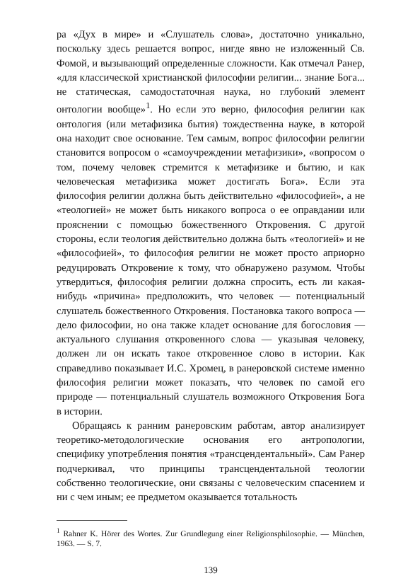ра «Дух в мире» и «Слушатель слова», достаточно уникально, поскольку здесь решается вопрос, нигде явно не изложенный Св. Фомой, и вызывающий определенные сложности. Как отмечал Ранер, «для классической христианской философии религии... знание Бога... не статическая, самодостаточная наука, но глубокий элемент онтологии вообще»<sup>1</sup>. Но если это верно, философия религии как онтология (или метафизика бытия) тождественна науке, в которой она находит свое основание. Тем самым, вопрос философии религии становится вопросом о «самоучреждении метафизики», «вопросом о том, почему человек стремится к метафизике и бытию, и как человеческая метафизика может достигать Бога». Если эта философия религии должна быть действительно «философией», а не «теологией» не может быть никакого вопроса о ее оправдании или прояснении с помощью божественного Откровения. С другой стороны, если теология действительно должна быть «теологией» и не «философией», то философия религии не может просто априорно редуцировать Откровение к тому, что обнаружено разумом. Чтобы утвердиться, философия религии должна спросить, есть ли какая-нибудь «причина» предположить, что человек — потенциальный слушатель божественного Откровения. Постановка такого вопроса — дело философии, но она также кладет основание для богословия — актуального слушания откровенного слова — указывая человеку, должен ли он искать такое откровенное слово в истории. Как справедливо показывает И.С. Хромец, в ранеровской системе именно философия религии может показать, что человек по самой его природе — потенциальный слушатель возможного Откровения Бога в истории.
Обращаясь к ранним ранеровским работам, автор анализирует теоретико-методологические основания его антропологии, специфику употребления понятия «трансцендентальный». Сам Ранер подчеркивал, что принципы трансцендентальной теологии собственно теологические, они связаны с человеческим спасением и ни с чем иным; ее предметом оказывается тотальность
<sup>1</sup> Rahner K. Hörer des Wortes. Zur Grundlegung einer Religionsphilosophie. — München, 1963. — S. 7.
139